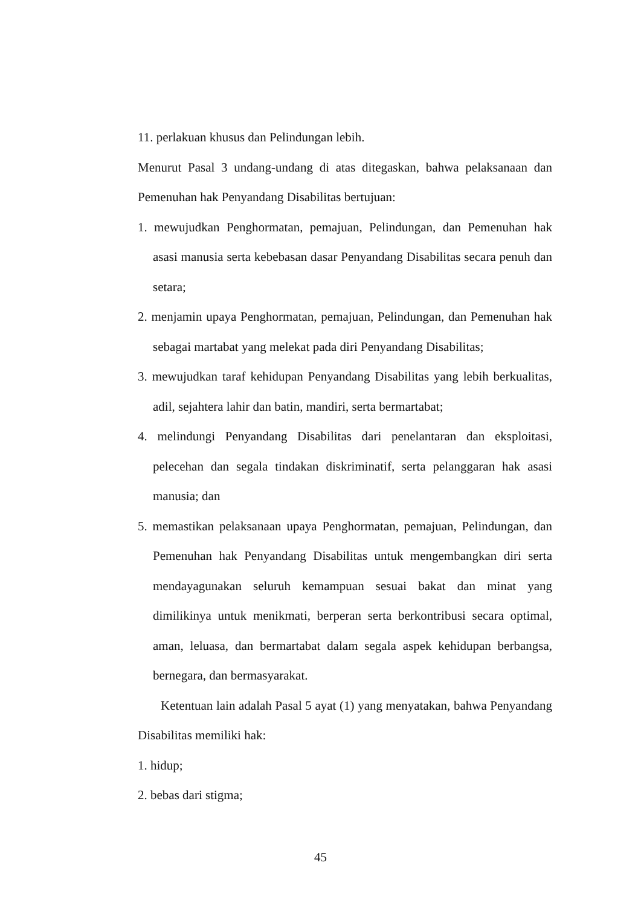11. perlakuan khusus dan Pelindungan lebih.
Menurut Pasal 3 undang-undang di atas ditegaskan, bahwa pelaksanaan dan Pemenuhan hak Penyandang Disabilitas bertujuan:
1. mewujudkan Penghormatan, pemajuan, Pelindungan, dan Pemenuhan hak asasi manusia serta kebebasan dasar Penyandang Disabilitas secara penuh dan setara;
2. menjamin upaya Penghormatan, pemajuan, Pelindungan, dan Pemenuhan hak sebagai martabat yang melekat pada diri Penyandang Disabilitas;
3. mewujudkan taraf kehidupan Penyandang Disabilitas yang lebih berkualitas, adil, sejahtera lahir dan batin, mandiri, serta bermartabat;
4. melindungi Penyandang Disabilitas dari penelantaran dan eksploitasi, pelecehan dan segala tindakan diskriminatif, serta pelanggaran hak asasi manusia; dan
5. memastikan pelaksanaan upaya Penghormatan, pemajuan, Pelindungan, dan Pemenuhan hak Penyandang Disabilitas untuk mengembangkan diri serta mendayagunakan seluruh kemampuan sesuai bakat dan minat yang dimilikinya untuk menikmati, berperan serta berkontribusi secara optimal, aman, leluasa, dan bermartabat dalam segala aspek kehidupan berbangsa, bernegara, dan bermasyarakat.
Ketentuan lain adalah Pasal 5 ayat (1) yang menyatakan, bahwa Penyandang Disabilitas memiliki hak:
1. hidup;
2. bebas dari stigma;
45